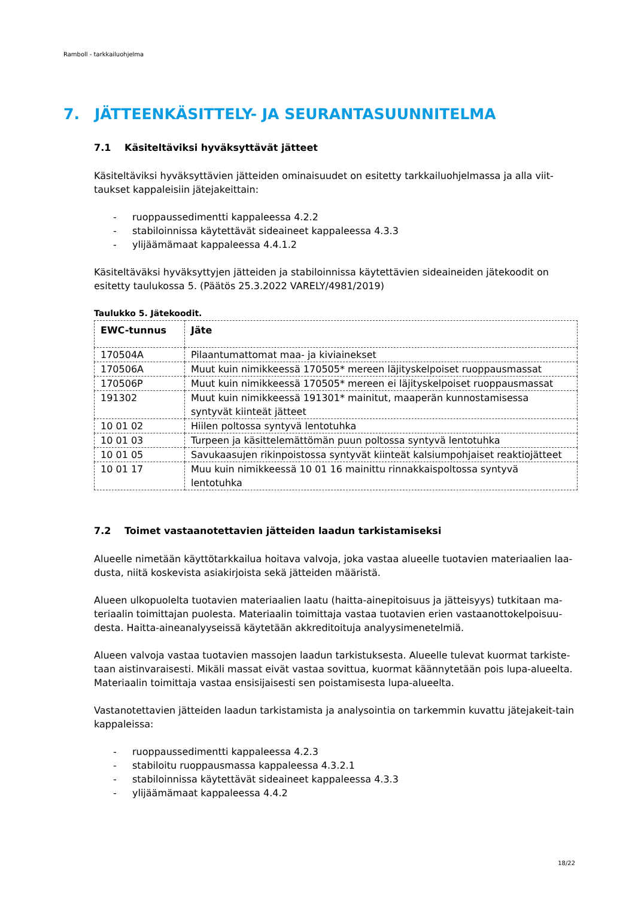Ramboll - tarkkailuohjelma
7. JÄTTEENKÄSITTELY- JA SEURANTASUUNNITELMA
7.1 Käsiteltäviksi hyväksyttävät jätteet
Käsiteltäviksi hyväksyttävien jätteiden ominaisuudet on esitetty tarkkailuohjelmassa ja alla viit-taukset kappaleisiin jätejakeittain:
- ruoppaussedimentti kappaleessa 4.2.2
- stabiloinnissa käytettävät sideaineet kappaleessa 4.3.3
- ylijäämämaat kappaleessa 4.4.1.2
Käsiteltäväksi hyväksyttyjen jätteiden ja stabiloinnissa käytettävien sideaineiden jätekoodit on esitetty taulukossa 5. (Päätös 25.3.2022 VARELY/4981/2019)
Taulukko 5. Jätekoodit.
| EWC-tunnus | Jäte |
| --- | --- |
| 170504A | Pilaantumattomat maa- ja kiviainekset |
| 170506A | Muut kuin nimikkeessä 170505* mereen läjityskelpoiset ruoppausmassat |
| 170506P | Muut kuin nimikkeessä 170505* mereen ei läjityskelpoiset ruoppausmassat |
| 191302 | Muut kuin nimikkeessä 191301* mainitut, maaperän kunnostamisessa syntyvät kiinteät jätteet |
| 10 01 02 | Hiilen poltossa syntyvä lentotuhka |
| 10 01 03 | Turpeen ja käsittelemättömän puun poltossa syntyvä lentotuhka |
| 10 01 05 | Savukaasujen rikinpoistossa syntyvät kiinteät kalsiumpohjaiset reaktiojätteet |
| 10 01 17 | Muu kuin nimikkeessä 10 01 16 mainittu rinnakkaispoltossa syntyvä lentotuhka |
7.2 Toimet vastaanotettavien jätteiden laadun tarkistamiseksi
Alueelle nimetään käyttötarkkailua hoitava valvoja, joka vastaa alueelle tuotavien materiaalien laa-dusta, niitä koskevista asiakirjoista sekä jätteiden määristä.
Alueen ulkopuolelta tuotavien materiaalien laatu (haitta-ainepitoisuus ja jätteisyys) tutkitaan ma-teriaalin toimittajan puolesta. Materiaalin toimittaja vastaa tuotavien erien vastaanottokelpoisuu-desta. Haitta-aineanalyyseissä käytetään akkreditoituja analyysimenetelmiä.
Alueen valvoja vastaa tuotavien massojen laadun tarkistuksesta. Alueelle tulevat kuormat tarkiste-taan aistinvaraisesti. Mikäli massat eivät vastaa sovittua, kuormat käännytetään pois lupa-alueelta. Materiaalin toimittaja vastaa ensisijaisesti sen poistamisesta lupa-alueelta.
Vastanotettavien jätteiden laadun tarkistamista ja analysointia on tarkemmin kuvattu jätejakeit-tain kappaleissa:
- ruoppaussedimentti kappaleessa 4.2.3
- stabiloitu ruoppausmassa kappaleessa 4.3.2.1
- stabiloinnissa käytettävät sideaineet kappaleessa 4.3.3
- ylijäämämaat kappaleessa 4.4.2
18/22